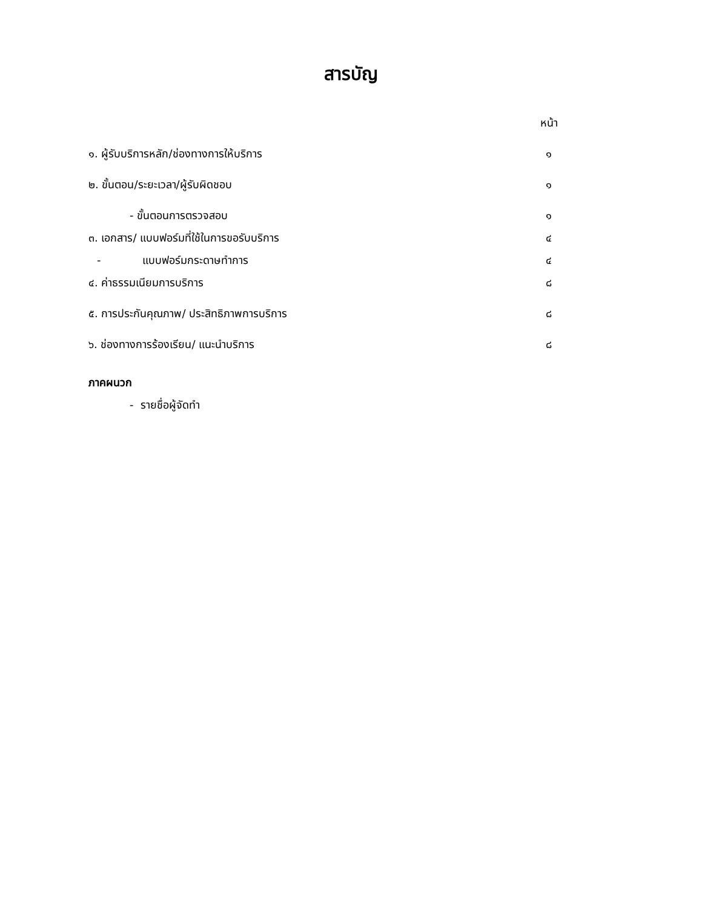สารบัญ
หน้า
๑. ผู้รับบริการหลัก/ช่องทางการให้บริการ ๑
๒. ขั้นตอน/ระยะเวลา/ผู้รับผิดชอบ ๑
- ขั้นตอนการตรวจสอบ ๑
๓. เอกสาร/ แบบฟอร์มที่ใช้ในการขอรับบริการ ๔
- แบบฟอร์มกระดาษทำการ ๔
๔. ค่าธรรมเนียมการบริการ ๘
๕. การประกันคุณภาพ/ ประสิทธิภาพการบริการ ๘
๖. ช่องทางการร้องเรียน/ แนะนำบริการ ๘
ภาคผนวก
- รายชื่อผู้จัดทำ